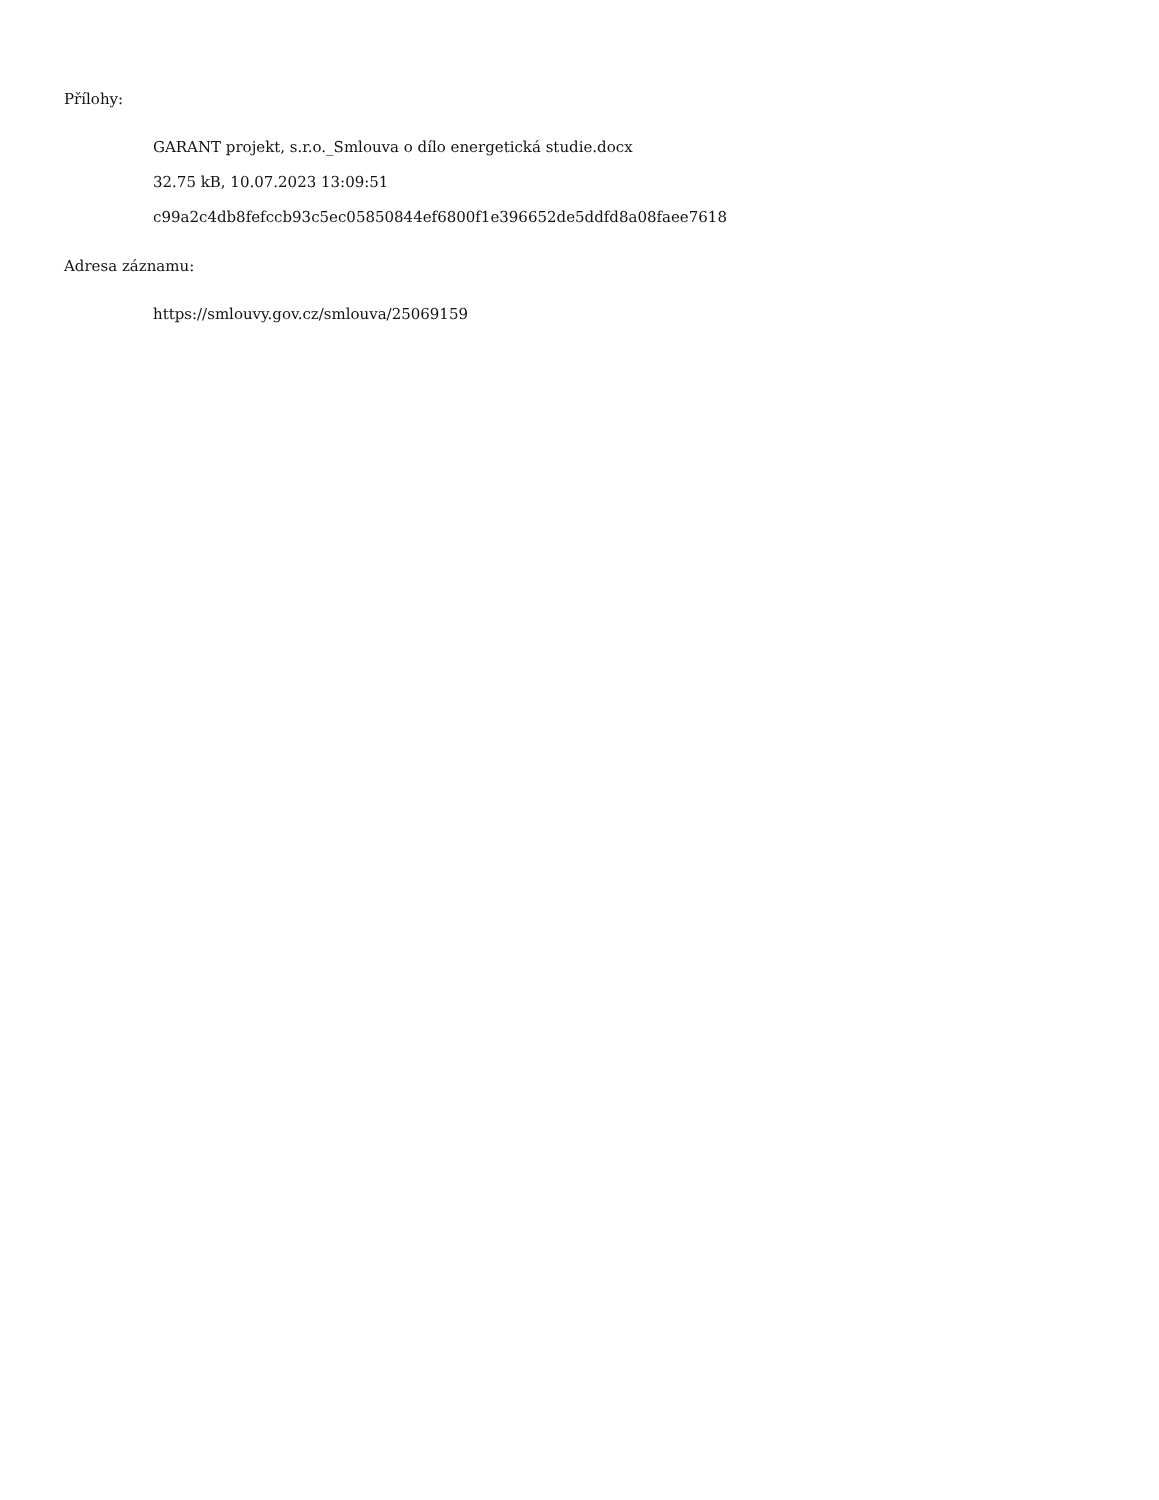Přílohy:
GARANT projekt, s.r.o._Smlouva o dílo energetická studie.docx
32.75 kB, 10.07.2023 13:09:51
c99a2c4db8fefccb93c5ec05850844ef6800f1e396652de5ddfd8a08faee7618
Adresa záznamu:
https://smlouvy.gov.cz/smlouva/25069159